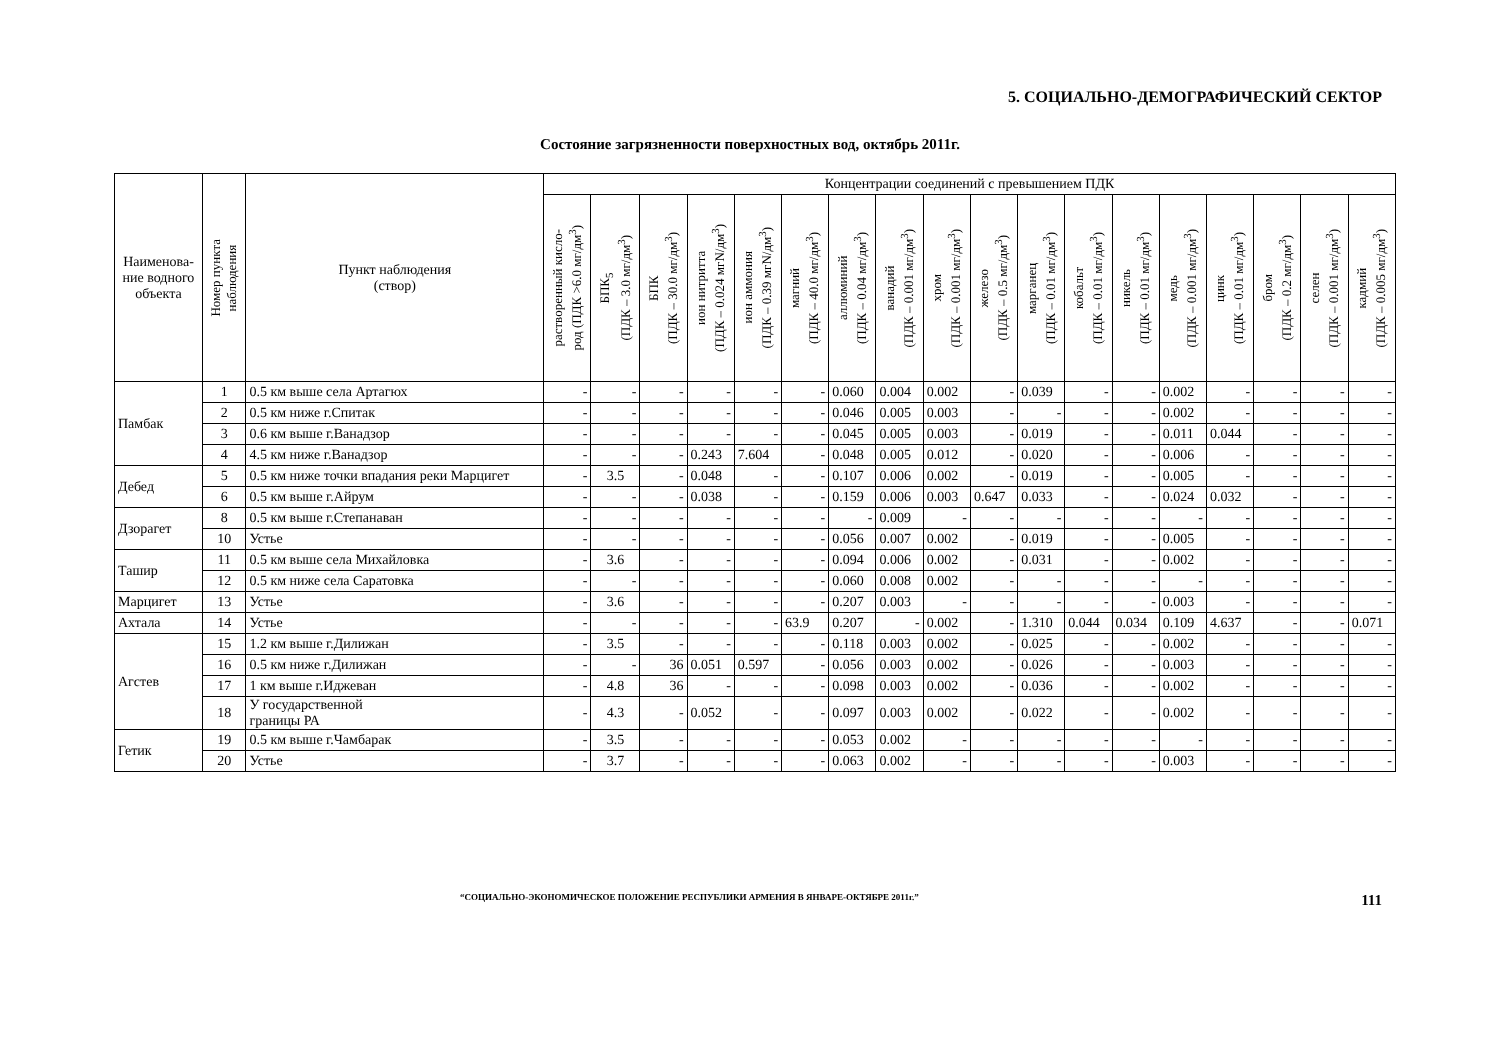5. СОЦИАЛЬНО-ДЕМОГРАФИЧЕСКИЙ СЕКТОР
Состояние загрязненности поверхностных вод, октябрь 2011г.
| Наименова- ние водного объекта | Номер пункта наблюдения | Пункт наблюдения (створ) | Концентрации соединений с превышением ПДК | | | | | | | | | | | | | | | | | |
| --- | --- | --- | --- | --- | --- | --- | --- | --- | --- | --- | --- | --- | --- | --- | --- | --- | --- | --- | --- | --- |
| | | | растворенный кисло- род (ПДК >6.0 мг/дм<sup>3</sup>) | БПК<sub>5</sub> (ПДК – 3.0 мг/дм<sup>3</sup>) | БПК (ПДК – 30.0 мг/дм<sup>3</sup>) | ион нитритта (ПДК – 0.024 мгN/дм<sup>3</sup>) | ион аммония (ПДК – 0.39 мгN/дм<sup>3</sup>) | магний (ПДК – 40.0 мг/дм<sup>3</sup>) | аллюминий (ПДК – 0.04 мг/дм<sup>3</sup>) | ванадий (ПДК – 0.001 мг/дм<sup>3</sup>) | хром (ПДК – 0.001 мг/дм<sup>3</sup>) | железо (ПДК – 0.5 мг/дм<sup>3</sup>) | марганец (ПДК – 0.01 мг/дм<sup>3</sup>) | кобальт (ПДК – 0.01 мг/дм<sup>3</sup>) | никель (ПДК – 0.01 мг/дм<sup>3</sup>) | медь (ПДК – 0.001 мг/дм<sup>3</sup>) | цинк (ПДК – 0.01 мг/дм<sup>3</sup>) | бром (ПДК – 0.2 мг/дм<sup>3</sup>) | селен (ПДК – 0.001 мг/дм<sup>3</sup>) | кадмий (ПДК – 0.005 мг/дм<sup>3</sup>) |
| Памбак | 1 | 0.5 км выше села Артагюх | - | - | - | - | - | - | 0.060 | 0.004 | 0.002 | - | 0.039 | - | - | 0.002 | - | - | - | - |
| | 2 | 0.5 км ниже г.Спитак | - | - | - | - | - | - | 0.046 | 0.005 | 0.003 | - | - | - | - | 0.002 | - | - | - | - |
| | 3 | 0.6 км выше г.Ванадзор | - | - | - | - | - | - | 0.045 | 0.005 | 0.003 | - | 0.019 | - | - | 0.011 | 0.044 | - | - | - |
| | 4 | 4.5 км ниже г.Ванадзор | - | - | - | 0.243 | 7.604 | - | 0.048 | 0.005 | 0.012 | - | 0.020 | - | - | 0.006 | - | - | - | - |
| Дебед | 5 | 0.5 км ниже точки впадания реки Марцигет | - | 3.5 | - | 0.048 | - | - | 0.107 | 0.006 | 0.002 | - | 0.019 | - | - | 0.005 | - | - | - | - |
| | 6 | 0.5 км выше г.Айрум | - | - | - | 0.038 | - | - | 0.159 | 0.006 | 0.003 | 0.647 | 0.033 | - | - | 0.024 | 0.032 | - | - | - |
| Дзорагет | 8 | 0.5 км выше г.Степанаван | - | - | - | - | - | - | - | 0.009 | - | - | - | - | - | - | - | - | - | - |
| | 10 | Устье | - | - | - | - | - | - | 0.056 | 0.007 | 0.002 | - | 0.019 | - | - | 0.005 | - | - | - | - |
| Ташир | 11 | 0.5 км выше села Михайловка | - | 3.6 | - | - | - | - | 0.094 | 0.006 | 0.002 | - | 0.031 | - | - | 0.002 | - | - | - | - |
| | 12 | 0.5 км ниже села Саратовка | - | - | - | - | - | - | 0.060 | 0.008 | 0.002 | - | - | - | - | - | - | - | - | - |
| Марцигет | 13 | Устье | - | 3.6 | - | - | - | - | 0.207 | 0.003 | - | - | - | - | - | 0.003 | - | - | - | - |
| Ахтала | 14 | Устье | - | - | - | - | - | 63.9 | 0.207 | - | 0.002 | - | 1.310 | 0.044 | 0.034 | 0.109 | 4.637 | - | - | 0.071 |
| Агстев | 15 | 1.2 км выше г.Дилижан | - | 3.5 | - | - | - | - | 0.118 | 0.003 | 0.002 | - | 0.025 | - | - | 0.002 | - | - | - | - |
| | 16 | 0.5 км ниже г.Дилижан | - | - | 36 | 0.051 | 0.597 | - | 0.056 | 0.003 | 0.002 | - | 0.026 | - | - | 0.003 | - | - | - | - |
| | 17 | 1 км выше г.Иджеван | - | 4.8 | 36 | - | - | - | 0.098 | 0.003 | 0.002 | - | 0.036 | - | - | 0.002 | - | - | - | - |
| | 18 | У государственной границы РА | - | 4.3 | - | 0.052 | - | - | 0.097 | 0.003 | 0.002 | - | 0.022 | - | - | 0.002 | - | - | - | - |
| Гетик | 19 | 0.5 км выше г.Чамбарак | - | 3.5 | - | - | - | - | 0.053 | 0.002 | - | - | - | - | - | - | - | - | - | - |
| | 20 | Устье | - | 3.7 | - | - | - | - | 0.063 | 0.002 | - | - | - | - | - | 0.003 | - | - | - | - |
“СОЦИАЛЬНО-ЭКОНОМИЧЕСКОЕ ПОЛОЖЕНИЕ РЕСПУБЛИКИ АРМЕНИЯ В ЯНВАРЕ-ОКТЯБРЕ 2011г.” 111